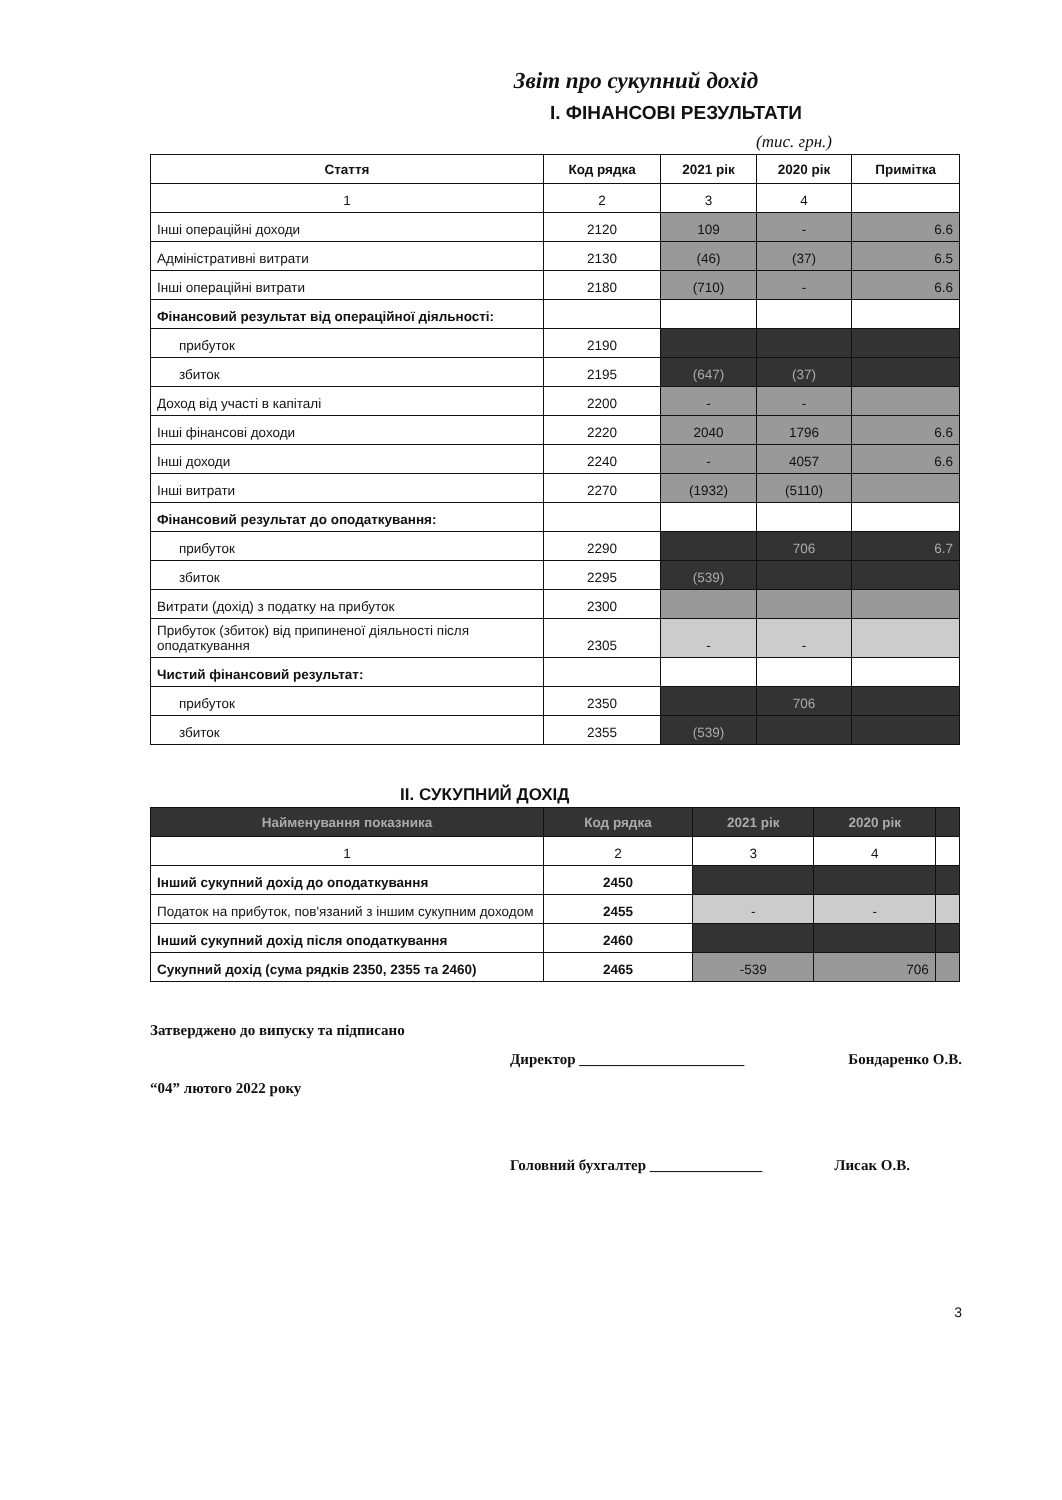Звіт про сукупний дохід
I. ФІНАНСОВІ РЕЗУЛЬТАТИ
(тис. грн.)
| Стаття | Код рядка | 2021 рік | 2020 рік | Примітка |
| --- | --- | --- | --- | --- |
| 1 | 2 | 3 | 4 | |
| Інші операційні доходи | 2120 | 109 | - | 6.6 |
| Адміністративні витрати | 2130 | (46) | (37) | 6.5 |
| Інші операційні витрати | 2180 | (710) | - | 6.6 |
| Фінансовий результат від операційної діяльності: | | | | |
| прибуток | 2190 | | | |
| збиток | 2195 | (647) | (37) | |
| Доход від участі в капіталі | 2200 | - | - | |
| Інші фінансові доходи | 2220 | 2040 | 1796 | 6.6 |
| Інші доходи | 2240 | - | 4057 | 6.6 |
| Інші витрати | 2270 | (1932) | (5110) | |
| Фінансовий результат до оподаткування: | | | | |
| прибуток | 2290 | | 706 | 6.7 |
| збиток | 2295 | (539) | | |
| Витрати (дохід) з податку на прибуток | 2300 | | | |
| Прибуток (збиток) від припиненої діяльності після оподаткування | 2305 | - | - | |
| Чистий фінансовий результат: | | | | |
| прибуток | 2350 | | 706 | |
| збиток | 2355 | (539) | | |
II. СУКУПНИЙ ДОХІД
| Найменування показника | Код рядка | 2021 рік | 2020 рік | |
| --- | --- | --- | --- | --- |
| 1 | 2 | 3 | 4 | |
| Інший сукупний дохід до оподаткування | 2450 | | | |
| Податок на прибуток, пов'язаний з іншим сукупним доходом | 2455 | - | - | |
| Інший сукупний дохід після оподаткування | 2460 | | | |
| Сукупний дохід (сума рядків 2350, 2355 та 2460) | 2465 | -539 | 706 | |
Затверджено до випуску та підписано
Директор ______________________ Бондаренко О.В.
“04” лютого 2022 року
Головний бухгалтер _______________ Лисак О.В.
3